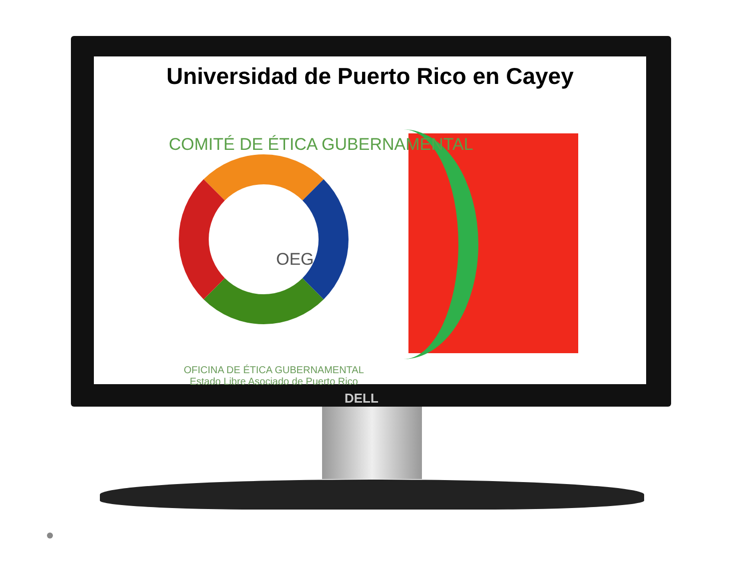Universidad de Puerto Rico en Cayey
COMITÉ DE ÉTICA GUBERNAMENTAL
OEG
OFICINA DE ÉTICA GUBERNAMENTAL
Estado Libre Asociado de Puerto Rico
DELL